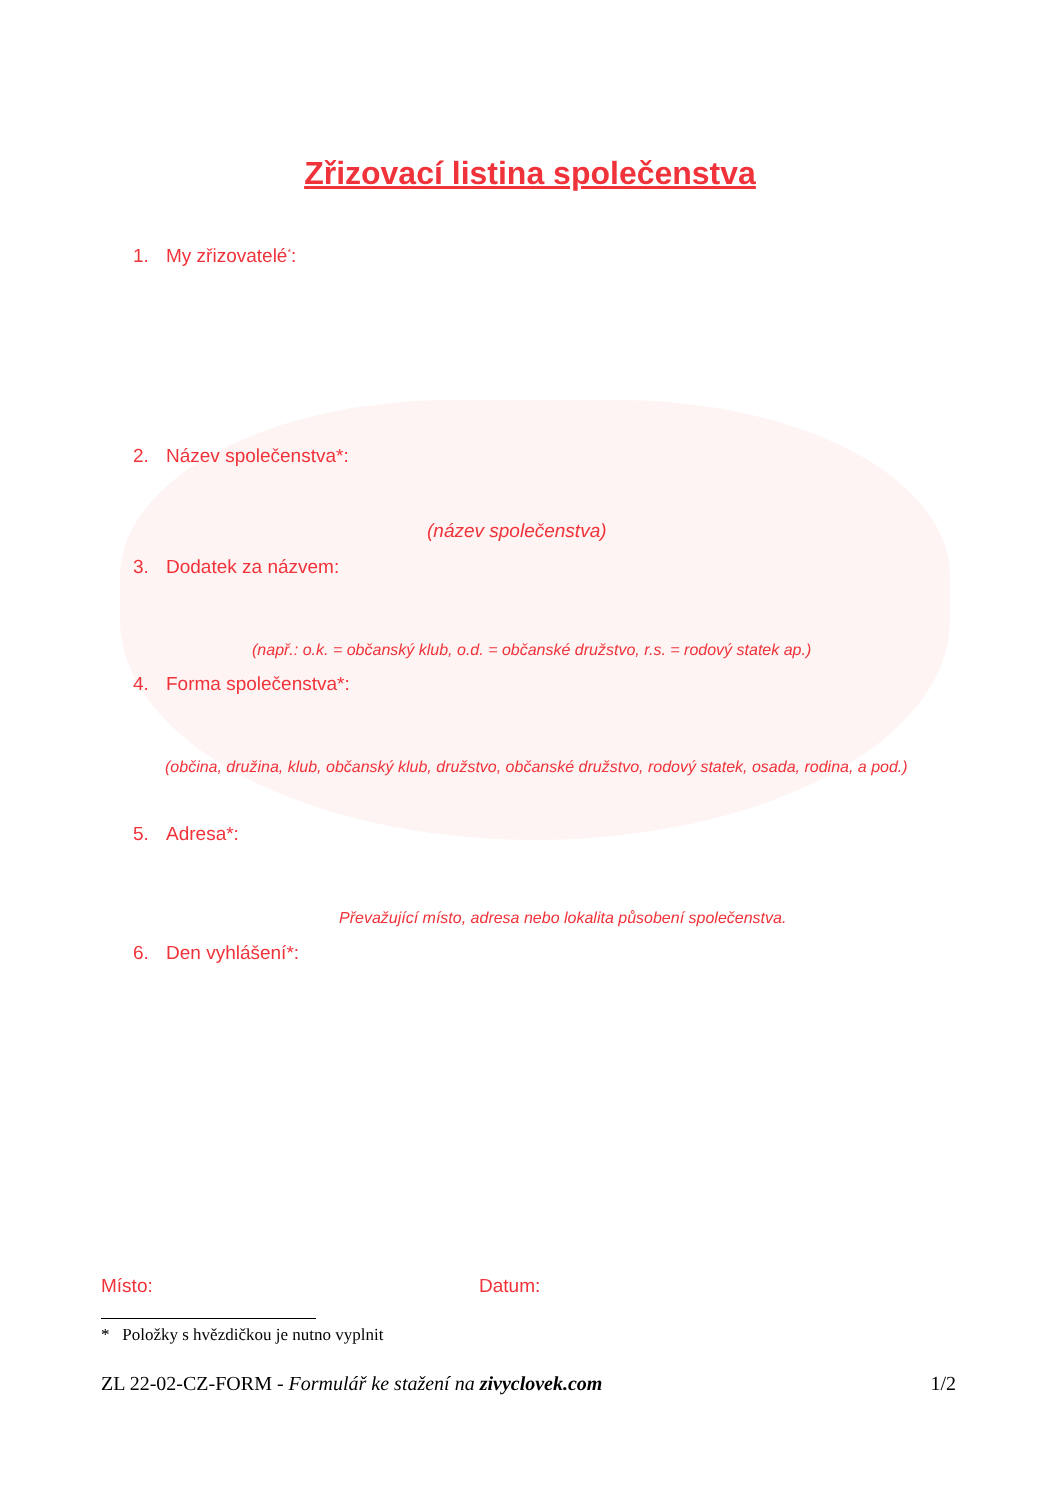Zřizovací listina společenstva
1. My zřizovatelé<sup>*</sup>:
2. Název společenstva*:
(název společenstva)
3. Dodatek za názvem:
(např.: o.k. = občanský klub, o.d. = občanské družstvo, r.s. = rodový statek ap.)
4. Forma společenstva*:
(občina, družina, klub, občanský klub, družstvo, občanské družstvo, rodový statek, osada, rodina, a pod.)
5. Adresa*:
Převažující místo, adresa nebo lokalita působení společenstva.
6. Den vyhlášení*:
Místo: Datum:
* Položky s hvězdičkou je nutno vyplnit
ZL 22-02-CZ-FORM - Formulář ke stažení na zivyclovek.com
1/2